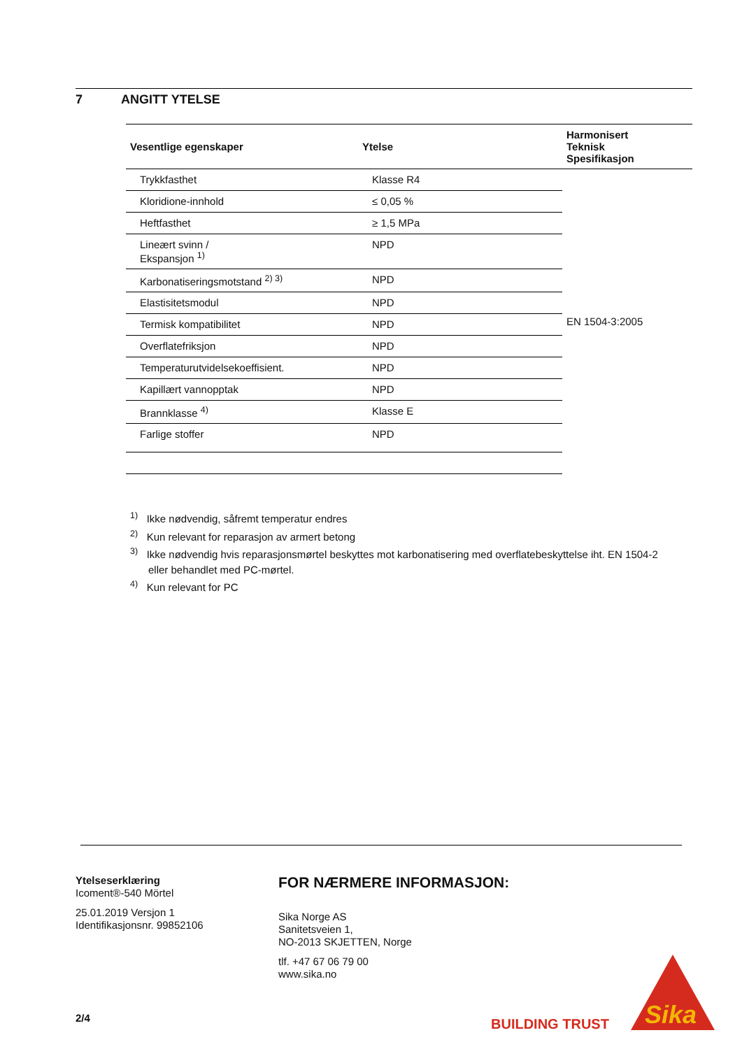7 ANGITT YTELSE
| Vesentlige egenskaper | Ytelse | Harmonisert Teknisk Spesifikasjon |
| --- | --- | --- |
| Trykkfasthet | Klasse R4 | EN 1504-3:2005 |
| Kloridione-innhold | ≤ 0,05 % | |
| Heftfasthet | ≥ 1,5 MPa | |
| Lineært svinn / Ekspansjon <sup>1)</sup> | NPD | |
| Karbonatiseringsmotstand <sup>2) 3)</sup> | NPD | |
| Elastisitetsmodul | NPD | |
| Termisk kompatibilitet | NPD | |
| Overflatefriksjon | NPD | |
| Temperaturutvidelsekoeffisient. | NPD | |
| Kapillært vannopptak | NPD | |
| Brannklasse <sup>4)</sup> | Klasse E | |
| Farlige stoffer | NPD | |
<sup>1)</sup> Ikke nødvendig, såfremt temperatur endres
<sup>2)</sup> Kun relevant for reparasjon av armert betong
<sup>3)</sup> Ikke nødvendig hvis reparasjonsmørtel beskyttes mot karbonatisering med overflatebeskyttelse iht. EN 1504-2 eller behandlet med PC-mørtel.
<sup>4)</sup> Kun relevant for PC
Ytelseserklæring
Icoment®-540 Mörtel
25.01.2019 Versjon 1
Identifikasjonsnr. 99852106
FOR NÆRMERE INFORMASJON:
Sika Norge AS
Sanitetsveien 1,
NO-2013 SKJETTEN, Norge
tlf. +47 67 06 79 00
www.sika.no
2/4 BUILDING TRUST
Sika